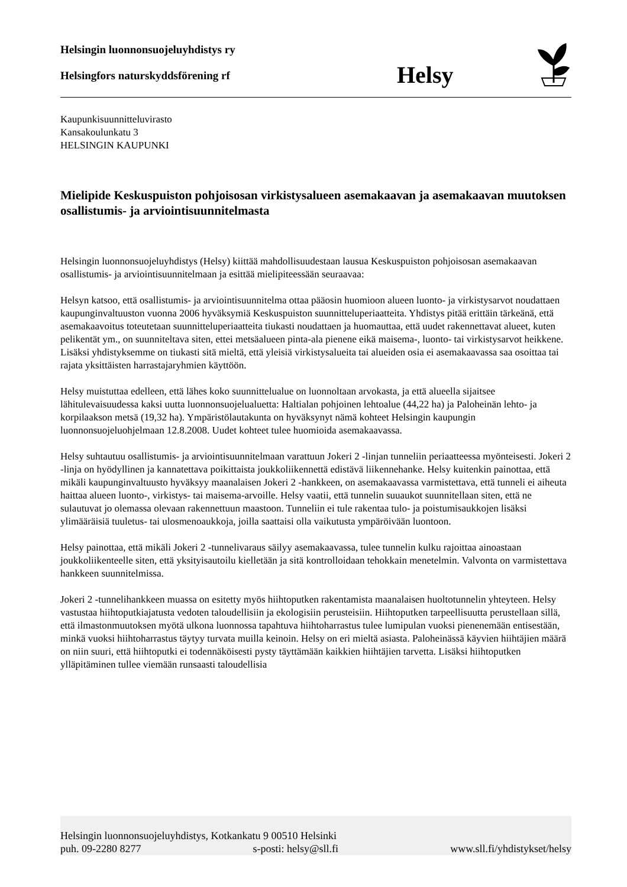Helsingin luonnonsuojeluyhdistys ry
Helsingfors naturskyddsförening rf
Helsy
Kaupunkisuunnitteluvirasto
Kansakoulunkatu 3
HELSINGIN KAUPUNKI
Mielipide Keskuspuiston pohjoisosan virkistysalueen asemakaavan ja asemakaavan muutoksen osallistumis- ja arviointisuunnitelmasta
Helsingin luonnonsuojeluyhdistys (Helsy) kiittää mahdollisuudestaan lausua Keskuspuiston pohjoisosan asemakaavan osallistumis- ja arviointisuunnitelmaan ja esittää mielipiteessään seuraavaa:
Helsyn katsoo, että osallistumis- ja arviointisuunnitelma ottaa pääosin huomioon alueen luonto- ja virkistysarvot noudattaen kaupunginvaltuuston vuonna 2006 hyväksymiä Keskuspuiston suunnitteluperiaatteita. Yhdistys pitää erittäin tärkeänä, että asemakaavoitus toteutetaan suunnitteluperiaatteita tiukasti noudattaen ja huomauttaa, että uudet rakennettavat alueet, kuten pelikentät ym., on suunniteltava siten, ettei metsäalueen pinta-ala pienene eikä maisema-, luonto- tai virkistysarvot heikkene. Lisäksi yhdistyksemme on tiukasti sitä mieltä, että yleisiä virkistysalueita tai alueiden osia ei asemakaavassa saa osoittaa tai rajata yksittäisten harrastajaryhmien käyttöön.
Helsy muistuttaa edelleen, että lähes koko suunnittelualue on luonnoltaan arvokasta, ja että alueella sijaitsee lähitulevaisuudessa kaksi uutta luonnonsuojelualuetta: Haltialan pohjoinen lehtoalue (44,22 ha) ja Paloheinän lehto- ja korpilaakson metsä (19,32 ha). Ympäristölautakunta on hyväksynyt nämä kohteet Helsingin kaupungin luonnonsuojeluohjelmaan 12.8.2008. Uudet kohteet tulee huomioida asemakaavassa.
Helsy suhtautuu osallistumis- ja arviointisuunnitelmaan varattuun Jokeri 2 -linjan tunneliin periaatteessa myönteisesti. Jokeri 2 -linja on hyödyllinen ja kannatettava poikittaista joukkoliikennettä edistävä liikennehanke. Helsy kuitenkin painottaa, että mikäli kaupunginvaltuusto hyväksyy maanalaisen Jokeri 2 -hankkeen, on asemakaavassa varmistettava, että tunneli ei aiheuta haittaa alueen luonto-, virkistys- tai maisema-arvoille. Helsy vaatii, että tunnelin suuaukot suunnitellaan siten, että ne sulautuvat jo olemassa olevaan rakennettuun maastoon. Tunneliin ei tule rakentaa tulo- ja poistumisaukkojen lisäksi ylimääräisiä tuuletus- tai ulosmenoaukkoja, joilla saattaisi olla vaikutusta ympäröivään luontoon.
Helsy painottaa, että mikäli Jokeri 2 -tunnelivaraus säilyy asemakaavassa, tulee tunnelin kulku rajoittaa ainoastaan joukkoliikenteelle siten, että yksityisautoilu kielletään ja sitä kontrolloidaan tehokkain menetelmin. Valvonta on varmistettava hankkeen suunnitelmissa.
Jokeri 2 -tunnelihankkeen muassa on esitetty myös hiihtoputken rakentamista maanalaisen huoltotunnelin yhteyteen. Helsy vastustaa hiihtoputkiajatusta vedoten taloudellisiin ja ekologisiin perusteisiin. Hiihtoputken tarpeellisuutta perustellaan sillä, että ilmastonmuutoksen myötä ulkona luonnossa tapahtuva hiihtoharrastus tulee lumipulan vuoksi pienenemään entisestään, minkä vuoksi hiihtoharrastus täytyy turvata muilla keinoin. Helsy on eri mieltä asiasta. Paloheinässä käyvien hiihtäjien määrä on niin suuri, että hiihtoputki ei todennäköisesti pysty täyttämään kaikkien hiihtäjien tarvetta. Lisäksi hiihtoputken ylläpitäminen tullee viemään runsaasti taloudellisia
Helsingin luonnonsuojeluyhdistys, Kotkankatu 9 00510 Helsinki
puh. 09-2280 8277 s-posti: helsy@sll.fi www.sll.fi/yhdistykset/helsy